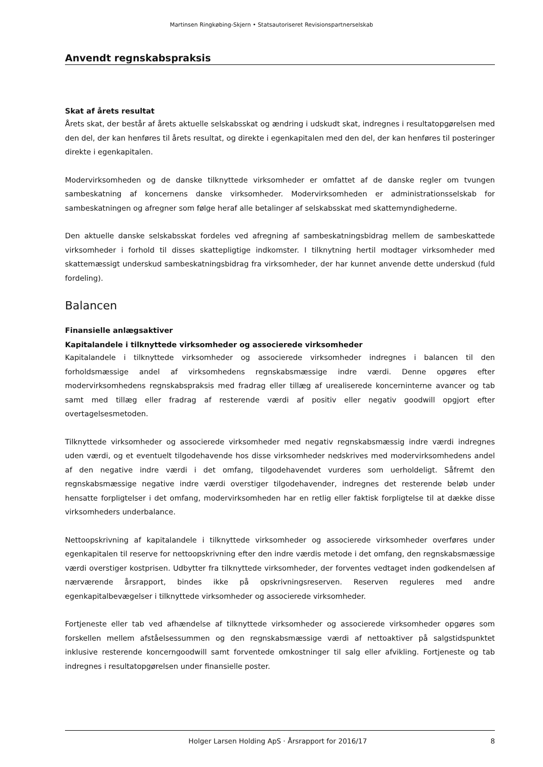Martinsen Ringkøbing-Skjern • Statsautoriseret Revisionspartnerselskab
Anvendt regnskabspraksis
Skat af årets resultat
Årets skat, der består af årets aktuelle selskabsskat og ændring i udskudt skat, indregnes i resultatopgørelsen med den del, der kan henføres til årets resultat, og direkte i egenkapitalen med den del, der kan henføres til posteringer direkte i egenkapitalen.
Modervirksomheden og de danske tilknyttede virksomheder er omfattet af de danske regler om tvungen sambeskatning af koncernens danske virksomheder. Modervirksomheden er administrationsselskab for sambeskatningen og afregner som følge heraf alle betalinger af selskabsskat med skattemyndighederne.
Den aktuelle danske selskabsskat fordeles ved afregning af sambeskatningsbidrag mellem de sambeskattede virksomheder i forhold til disses skattepligtige indkomster. I tilknytning hertil modtager virksomheder med skattemæssigt underskud sambeskatningsbidrag fra virksomheder, der har kunnet anvende dette underskud (fuld fordeling).
Balancen
Finansielle anlægsaktiver
Kapitalandele i tilknyttede virksomheder og associerede virksomheder
Kapitalandele i tilknyttede virksomheder og associerede virksomheder indregnes i balancen til den forholdsmæssige andel af virksomhedens regnskabsmæssige indre værdi. Denne opgøres efter modervirksomhedens regnskabspraksis med fradrag eller tillæg af urealiserede koncerninterne avancer og tab samt med tillæg eller fradrag af resterende værdi af positiv eller negativ goodwill opgjort efter overtagelsesmetoden.
Tilknyttede virksomheder og associerede virksomheder med negativ regnskabsmæssig indre værdi indregnes uden værdi, og et eventuelt tilgodehavende hos disse virksomheder nedskrives med modervirksomhedens andel af den negative indre værdi i det omfang, tilgodehavendet vurderes som uerholdeligt. Såfremt den regnskabsmæssige negative indre værdi overstiger tilgodehavender, indregnes det resterende beløb under hensatte forpligtelser i det omfang, modervirksomheden har en retlig eller faktisk forpligtelse til at dække disse virksomheders underbalance.
Nettoopskrivning af kapitalandele i tilknyttede virksomheder og associerede virksomheder overføres under egenkapitalen til reserve for nettoopskrivning efter den indre værdis metode i det omfang, den regnskabsmæssige værdi overstiger kostprisen. Udbytter fra tilknyttede virksomheder, der forventes vedtaget inden godkendelsen af nærværende årsrapport, bindes ikke på opskrivningsreserven. Reserven reguleres med andre egenkapitalbevægelser i tilknyttede virksomheder og associerede virksomheder.
Fortjeneste eller tab ved afhændelse af tilknyttede virksomheder og associerede virksomheder opgøres som forskellen mellem afståelsessummen og den regnskabsmæssige værdi af nettoaktiver på salgstidspunktet inklusive resterende koncerngoodwill samt forventede omkostninger til salg eller afvikling. Fortjeneste og tab indregnes i resultatopgørelsen under finansielle poster.
Holger Larsen Holding ApS · Årsrapport for 2016/17 8